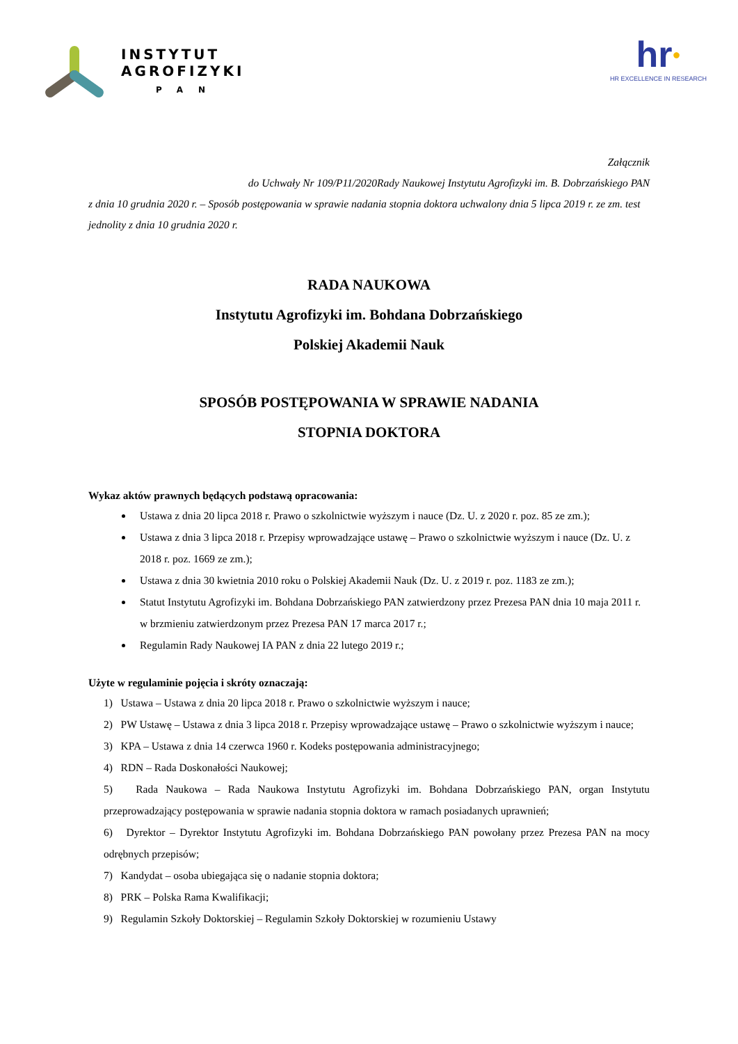INSTYTUT
AGROFIZYKI
PAN
hr●
HR EXCELLENCE IN RESEARCH
Załącznik
do Uchwały Nr 109/P11/2020Rady Naukowej Instytutu Agrofizyki im. B. Dobrzańskiego PAN
z dnia 10 grudnia 2020 r. – Sposób postępowania w sprawie nadania stopnia doktora uchwalony dnia 5 lipca 2019 r. ze zm. test jednolity z dnia 10 grudnia 2020 r.
RADA NAUKOWA
Instytutu Agrofizyki im. Bohdana Dobrzańskiego
Polskiej Akademii Nauk
SPOSÓB POSTĘPOWANIA W SPRAWIE NADANIA
STOPNIA DOKTORA
Wykaz aktów prawnych będących podstawą opracowania:
Ustawa z dnia 20 lipca 2018 r. Prawo o szkolnictwie wyższym i nauce (Dz. U. z 2020 r. poz. 85 ze zm.);
Ustawa z dnia 3 lipca 2018 r. Przepisy wprowadzające ustawę – Prawo o szkolnictwie wyższym i nauce (Dz. U. z 2018 r. poz. 1669 ze zm.);
Ustawa z dnia 30 kwietnia 2010 roku o Polskiej Akademii Nauk (Dz. U. z 2019 r. poz. 1183 ze zm.);
Statut Instytutu Agrofizyki im. Bohdana Dobrzańskiego PAN zatwierdzony przez Prezesa PAN dnia 10 maja 2011 r. w brzmieniu zatwierdzonym przez Prezesa PAN 17 marca 2017 r.;
Regulamin Rady Naukowej IA PAN z dnia 22 lutego 2019 r.;
Użyte w regulaminie pojęcia i skróty oznaczają:
1) Ustawa – Ustawa z dnia 20 lipca 2018 r. Prawo o szkolnictwie wyższym i nauce;
2) PW Ustawę – Ustawa z dnia 3 lipca 2018 r. Przepisy wprowadzające ustawę – Prawo o szkolnictwie wyższym i nauce;
3) KPA – Ustawa z dnia 14 czerwca 1960 r. Kodeks postępowania administracyjnego;
4) RDN – Rada Doskonałości Naukowej;
5) Rada Naukowa – Rada Naukowa Instytutu Agrofizyki im. Bohdana Dobrzańskiego PAN, organ Instytutu przeprowadzający postępowania w sprawie nadania stopnia doktora w ramach posiadanych uprawnień;
6) Dyrektor – Dyrektor Instytutu Agrofizyki im. Bohdana Dobrzańskiego PAN powołany przez Prezesa PAN na mocy odrębnych przepisów;
7) Kandydat – osoba ubiegająca się o nadanie stopnia doktora;
8) PRK – Polska Rama Kwalifikacji;
9) Regulamin Szkoły Doktorskiej – Regulamin Szkoły Doktorskiej w rozumieniu Ustawy